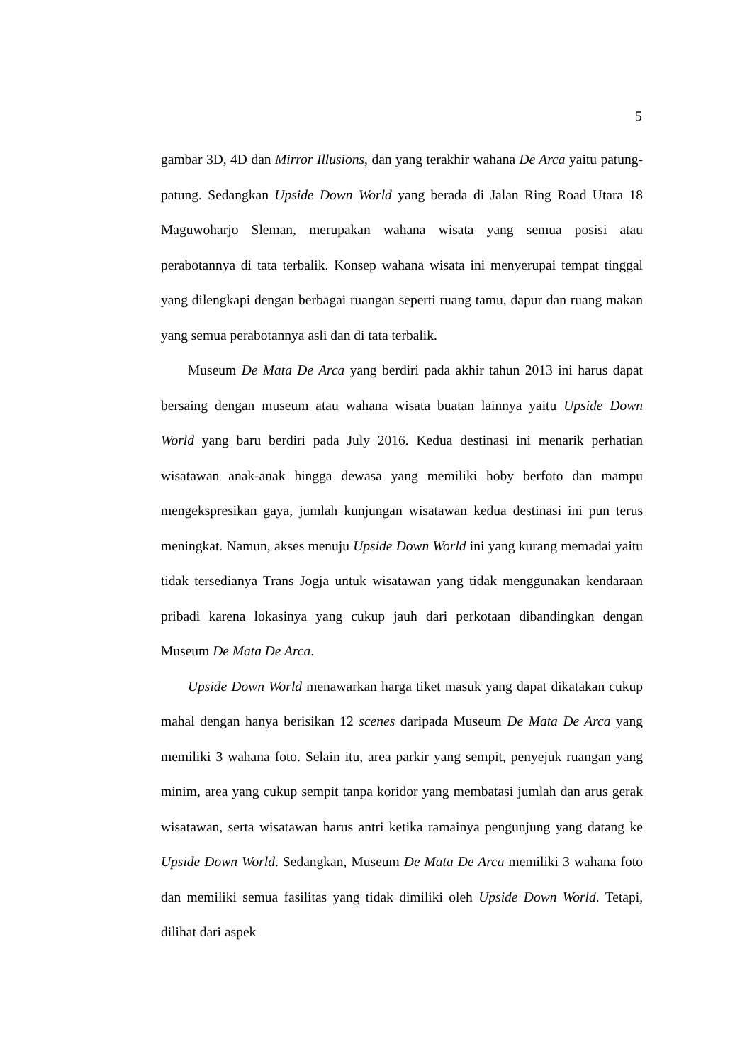5
gambar 3D, 4D dan Mirror Illusions, dan yang terakhir wahana De Arca yaitu patung-patung. Sedangkan Upside Down World yang berada di Jalan Ring Road Utara 18 Maguwoharjo Sleman, merupakan wahana wisata yang semua posisi atau perabotannya di tata terbalik. Konsep wahana wisata ini menyerupai tempat tinggal yang dilengkapi dengan berbagai ruangan seperti ruang tamu, dapur dan ruang makan yang semua perabotannya asli dan di tata terbalik.
Museum De Mata De Arca yang berdiri pada akhir tahun 2013 ini harus dapat bersaing dengan museum atau wahana wisata buatan lainnya yaitu Upside Down World yang baru berdiri pada July 2016. Kedua destinasi ini menarik perhatian wisatawan anak-anak hingga dewasa yang memiliki hoby berfoto dan mampu mengekspresikan gaya, jumlah kunjungan wisatawan kedua destinasi ini pun terus meningkat. Namun, akses menuju Upside Down World ini yang kurang memadai yaitu tidak tersedianya Trans Jogja untuk wisatawan yang tidak menggunakan kendaraan pribadi karena lokasinya yang cukup jauh dari perkotaan dibandingkan dengan Museum De Mata De Arca.
Upside Down World menawarkan harga tiket masuk yang dapat dikatakan cukup mahal dengan hanya berisikan 12 scenes daripada Museum De Mata De Arca yang memiliki 3 wahana foto. Selain itu, area parkir yang sempit, penyejuk ruangan yang minim, area yang cukup sempit tanpa koridor yang membatasi jumlah dan arus gerak wisatawan, serta wisatawan harus antri ketika ramainya pengunjung yang datang ke Upside Down World. Sedangkan, Museum De Mata De Arca memiliki 3 wahana foto dan memiliki semua fasilitas yang tidak dimiliki oleh Upside Down World. Tetapi, dilihat dari aspek